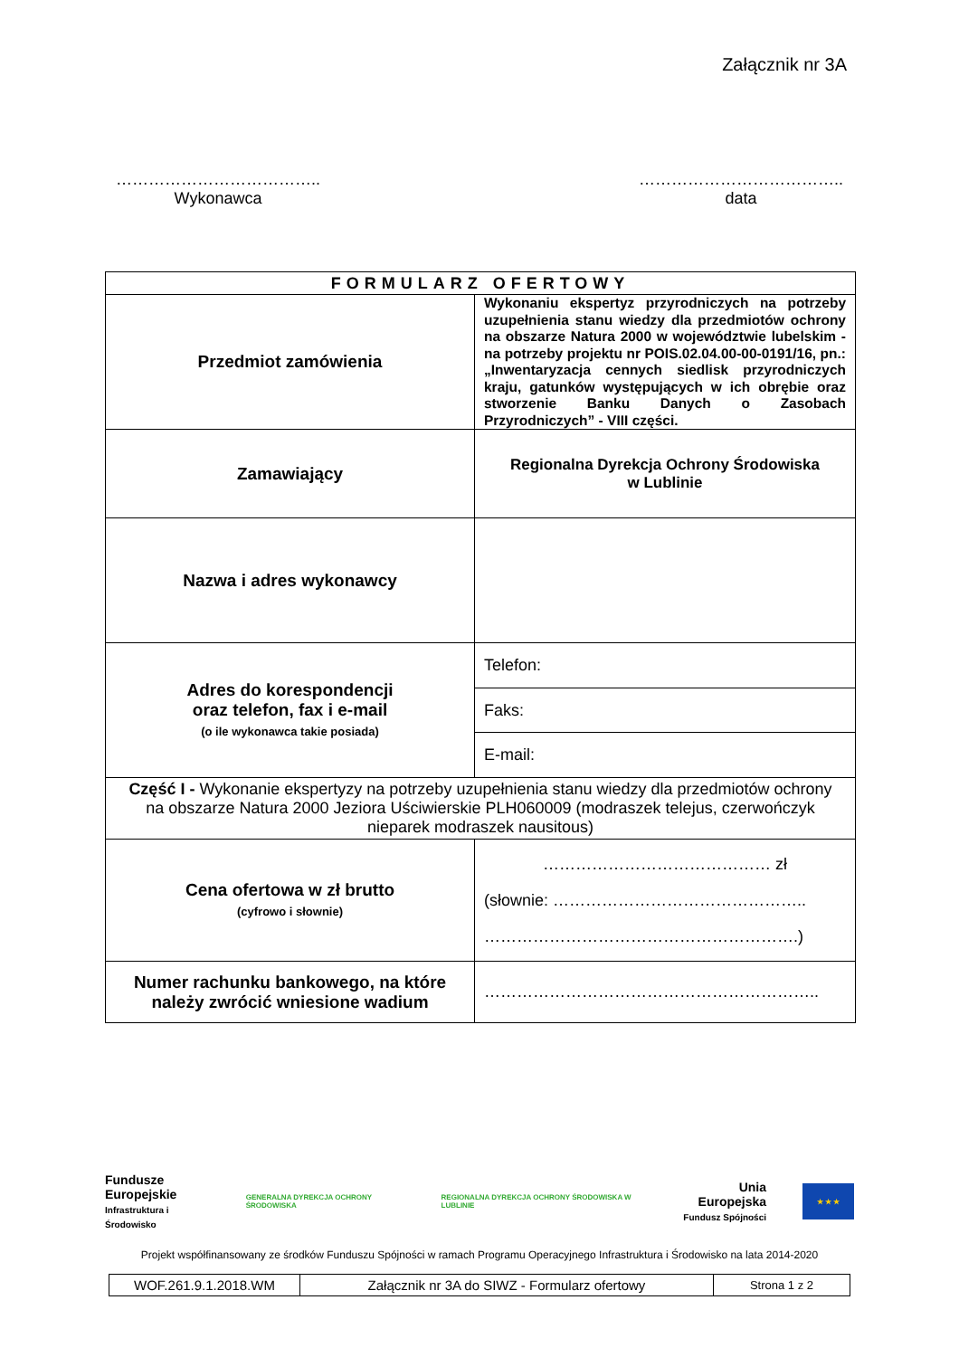Załącznik nr 3A
………………………………..
Wykonawca
………………………………..
data
| FORMULARZ OFERTOWY | |
| --- | --- |
| Przedmiot zamówienia | Wykonaniu ekspertyz przyrodniczych na potrzeby uzupełnienia stanu wiedzy dla przedmiotów ochrony na obszarze Natura 2000 w województwie lubelskim - na potrzeby projektu nr POIS.02.04.00-00-0191/16, pn.: „Inwentaryzacja cennych siedlisk przyrodniczych kraju, gatunków występujących w ich obrębie oraz stworzenie Banku Danych o Zasobach Przyrodniczych” - VIII części. |
| Zamawiający | Regionalna Dyrekcja Ochrony Środowiska w Lublinie |
| Nazwa i adres wykonawcy | |
| Adres do korespondencji oraz telefon, fax i e-mail (o ile wykonawca takie posiada) | Telefon: |
| | Faks: |
| | E-mail: |
| Część I - Wykonanie ekspertyzy na potrzeby uzupełnienia stanu wiedzy dla przedmiotów ochrony na obszarze Natura 2000 Jeziora Uściwierskie PLH060009 (modraszek telejus, czerwończyk nieparek modraszek nausitous) | |
| Cena ofertowa w zł brutto (cyfrowo i słownie) | …………………………………… zł (słownie: ……………………………………….. ………………………………………………….) |
| Numer rachunku bankowego, na które należy zwrócić wniesione wadium | …………………………………………………….. |
Fundusze
Europejskie
Infrastruktura i Środowisko
GENERALNA DYREKCJA OCHRONY ŚRODOWISKA
REGIONALNA DYREKCJA OCHRONY ŚRODOWISKA W LUBLINIE
Unia Europejska
Fundusz Spójności
★ ★ ★
Projekt współfinansowany ze środków Funduszu Spójności w ramach Programu Operacyjnego Infrastruktura i Środowisko na lata 2014-2020
| WOF.261.9.1.2018.WM | Załącznik nr 3A do SIWZ - Formularz ofertowy | Strona 1 z 2 |